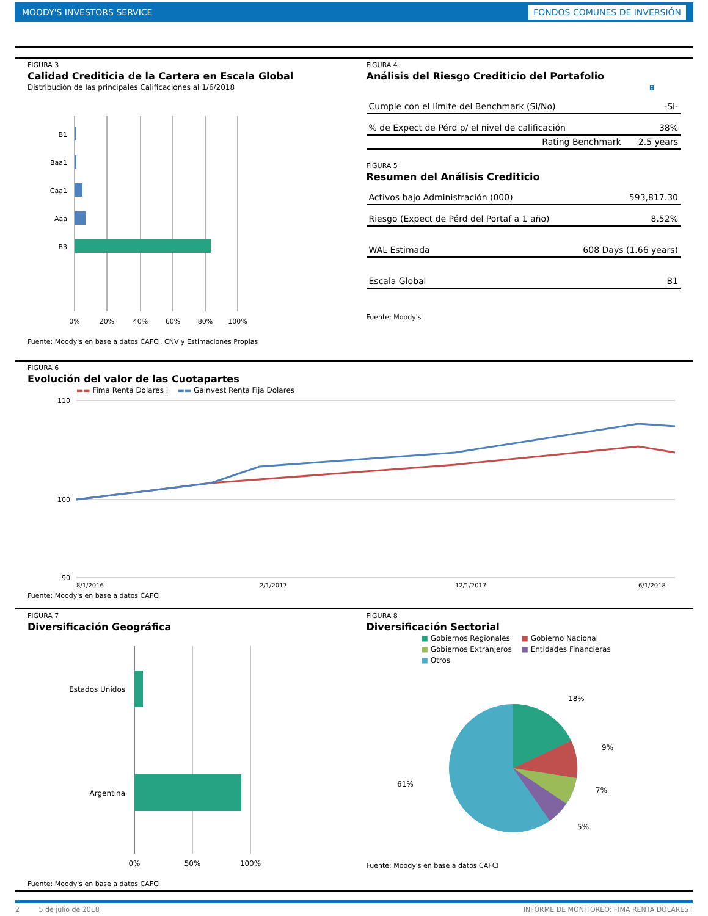MOODY'S INVESTORS SERVICE FONDOS COMUNES DE INVERSIÓN
FIGURA 3
Calidad Crediticia de la Cartera en Escala Global
Distribución de las principales Calificaciones al 1/6/2018
B1
Baa1
Caa1
Aaa
B3
0%
20%
40%
60%
80%
100%
Fuente: Moody's en base a datos CAFCI, CNV y Estimaciones Propias
FIGURA 4
Análisis del Riesgo Crediticio del Portafolio
| | B |
| --- | --- |
| Cumple con el límite del Benchmark (Si/No) | -Si- |
| % de Expect de Pérd p/ el nivel de calificación | 38% |
| Rating Benchmark | 2.5 years |
FIGURA 5
Resumen del Análisis Crediticio
| Activos bajo Administración (000) | 593,817.30 |
| Riesgo (Expect de Pérd del Portaf a 1 año) | 8.52% |
| WAL Estimada | 608 Days (1.66 years) |
| Escala Global | B1 |
Fuente: Moody's
FIGURA 6
Evolución del valor de las Cuotapartes
▬▬ Fima Renta Dolares I ▬▬ Gainvest Renta Fija Dolares
110
100
90
8/1/2016
2/1/2017
12/1/2017
6/1/2018
Fuente: Moody's en base a datos CAFCI
FIGURA 7
Diversificación Geográfica
Estados Unidos
Argentina
0%
50%
100%
Fuente: Moody's en base a datos CAFCI
FIGURA 8
Diversificación Sectorial
■ Gobiernos Regionales ■ Gobierno Nacional ■ Gobiernos Extranjeros ■ Entidades Financieras ■ Otros
18%
9%
7%
5%
61%
Fuente: Moody's en base a datos CAFCI
2 5 de julio de 2018 INFORME DE MONITOREO: FIMA RENTA DOLARES I